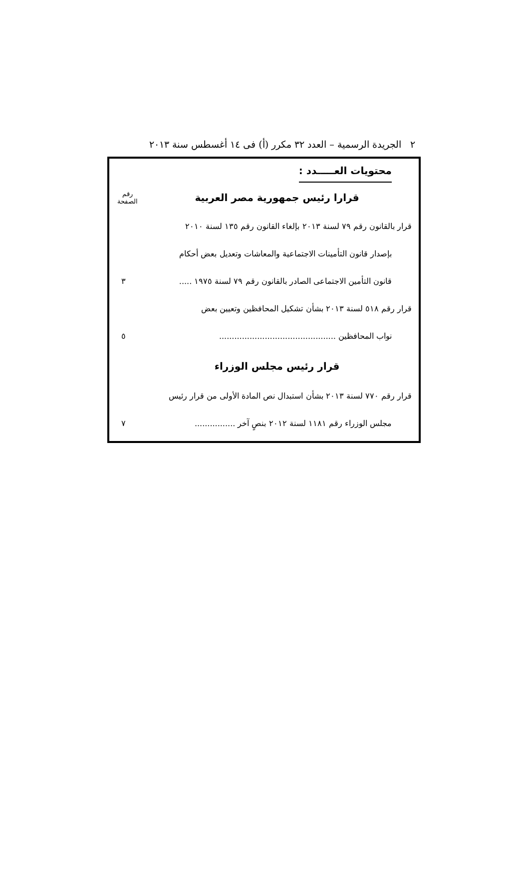٢ الجريدة الرسمية – العدد ٣٢ مكرر (أ) فى ١٤ أغسطس سنة ٢٠١٣
محتويات العـــــدد :
قرارا رئيس جمهورية مصر العربية
رقم الصفحة
قرار بالقانون رقم ٧٩ لسنة ٢٠١٣ بإلغاء القانون رقم ١٣٥ لسنة ٢٠١٠
بإصدار قانون التأمينات الاجتماعية والمعاشات وتعديل بعض أحكام
قانون التأمين الاجتماعى الصادر بالقانون رقم ٧٩ لسنة ١٩٧٥ .....
٣
قرار رقم ٥١٨ لسنة ٢٠١٣ بشأن تشكيل المحافظين وتعيين بعض
نواب المحافظين ..............................................
٥
قرار رئيس مجلس الوزراء
قرار رقم ٧٧٠ لسنة ٢٠١٣ بشأن استبدال نص المادة الأولى من قرار رئيس
مجلس الوزراء رقم ١١٨١ لسنة ٢٠١٢ بنصٍ آخر ................
٧